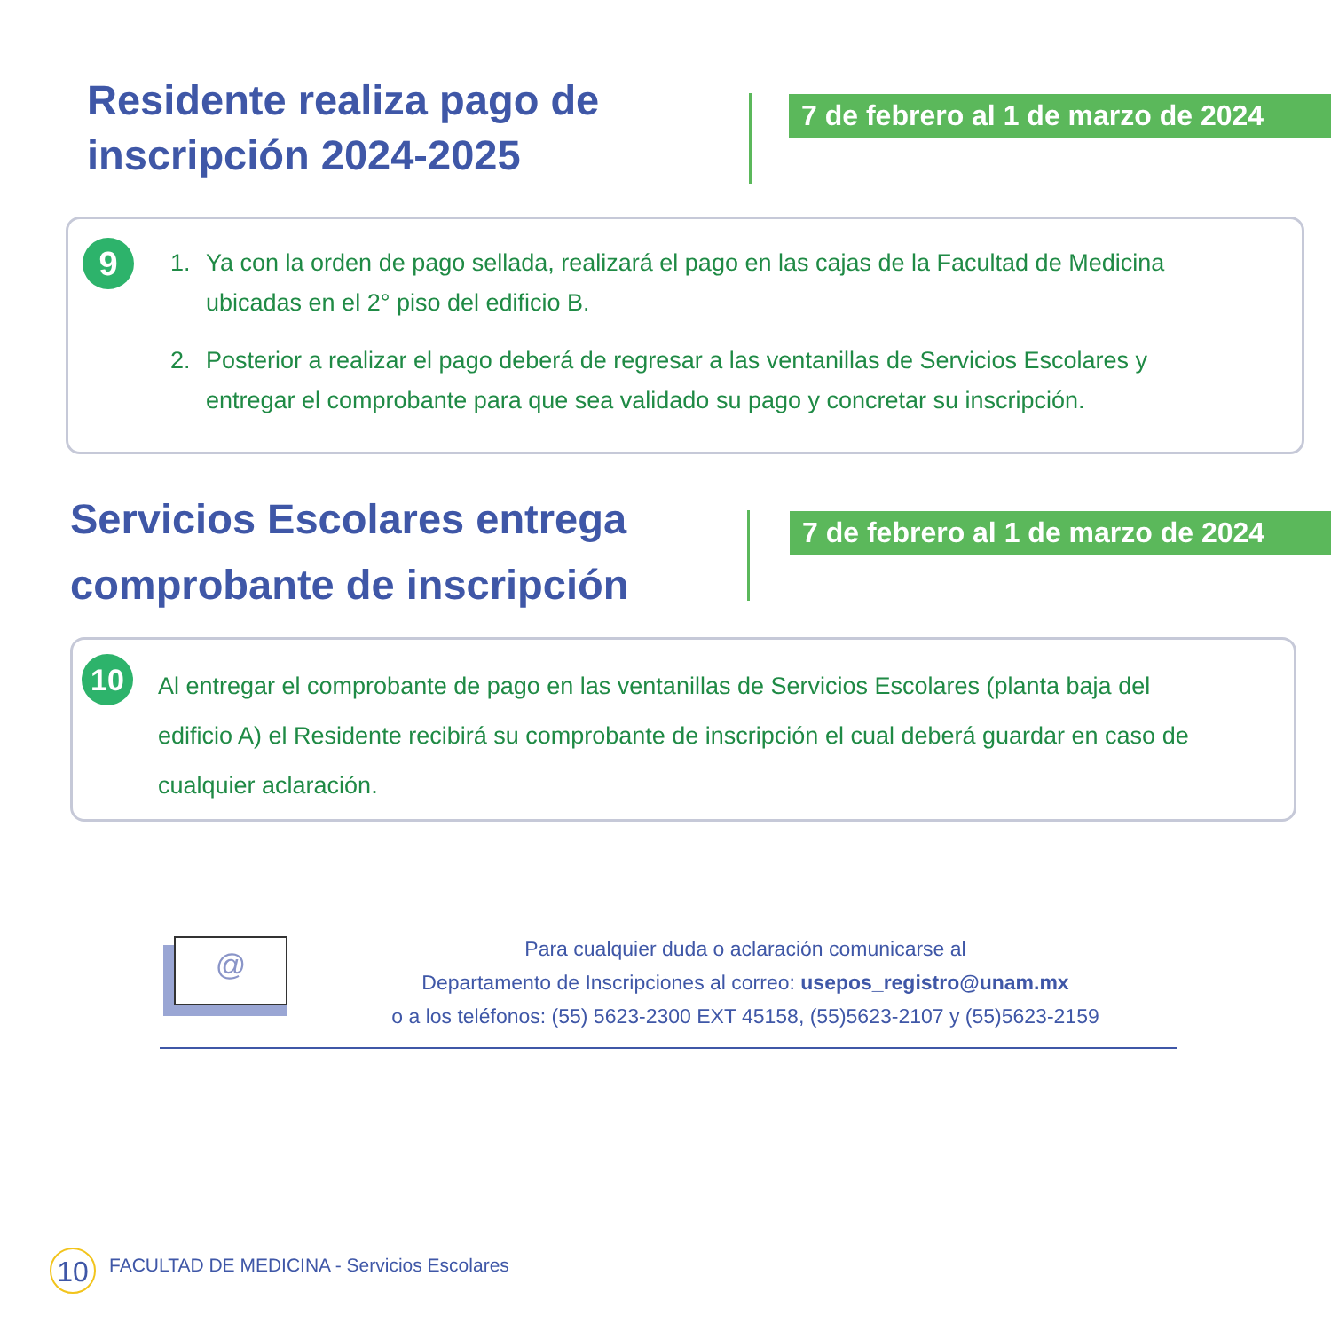Residente realiza pago de
inscripción 2024-2025
7 de febrero al 1 de marzo de 2024
9
1. Ya con la orden de pago sellada, realizará el pago en las cajas de la Facultad de Medicina ubicadas en el 2° piso del edificio B.
2. Posterior a realizar el pago deberá de regresar a las ventanillas de Servicios Escolares y entregar el comprobante para que sea validado su pago y concretar su inscripción.
Servicios Escolares entrega
comprobante de inscripción
7 de febrero al 1 de marzo de 2024
10
Al entregar el comprobante de pago en las ventanillas de Servicios Escolares (planta baja del edificio A) el Residente recibirá su comprobante de inscripción el cual deberá guardar en caso de cualquier aclaración.
@
Para cualquier duda o aclaración comunicarse al
Departamento de Inscripciones al correo: usepos_registro@unam.mx
o a los teléfonos: (55) 5623-2300 EXT 45158, (55)5623-2107 y (55)5623-2159
10
FACULTAD DE MEDICINA - Servicios Escolares